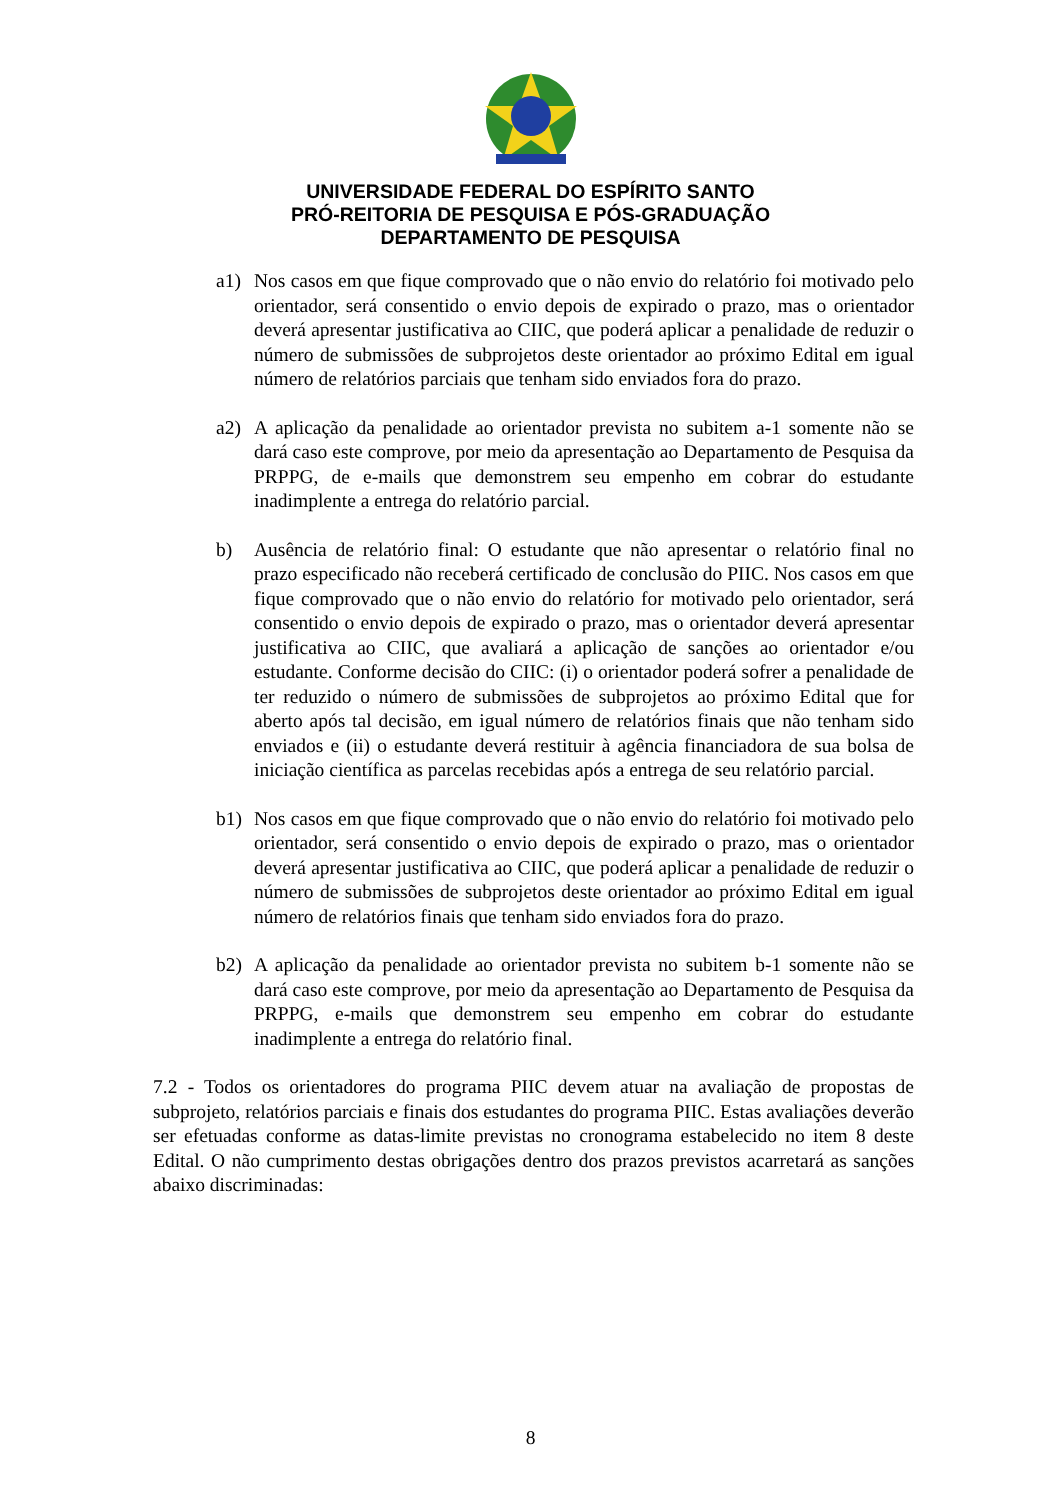UNIVERSIDADE FEDERAL DO ESPÍRITO SANTO
PRÓ-REITORIA DE PESQUISA E PÓS-GRADUAÇÃO
DEPARTAMENTO DE PESQUISA
a1) Nos casos em que fique comprovado que o não envio do relatório foi motivado pelo orientador, será consentido o envio depois de expirado o prazo, mas o orientador deverá apresentar justificativa ao CIIC, que poderá aplicar a penalidade de reduzir o número de submissões de subprojetos deste orientador ao próximo Edital em igual número de relatórios parciais que tenham sido enviados fora do prazo.
a2) A aplicação da penalidade ao orientador prevista no subitem a-1 somente não se dará caso este comprove, por meio da apresentação ao Departamento de Pesquisa da PRPPG, de e-mails que demonstrem seu empenho em cobrar do estudante inadimplente a entrega do relatório parcial.
b) Ausência de relatório final: O estudante que não apresentar o relatório final no prazo especificado não receberá certificado de conclusão do PIIC. Nos casos em que fique comprovado que o não envio do relatório for motivado pelo orientador, será consentido o envio depois de expirado o prazo, mas o orientador deverá apresentar justificativa ao CIIC, que avaliará a aplicação de sanções ao orientador e/ou estudante. Conforme decisão do CIIC: (i) o orientador poderá sofrer a penalidade de ter reduzido o número de submissões de subprojetos ao próximo Edital que for aberto após tal decisão, em igual número de relatórios finais que não tenham sido enviados e (ii) o estudante deverá restituir à agência financiadora de sua bolsa de iniciação científica as parcelas recebidas após a entrega de seu relatório parcial.
b1) Nos casos em que fique comprovado que o não envio do relatório foi motivado pelo orientador, será consentido o envio depois de expirado o prazo, mas o orientador deverá apresentar justificativa ao CIIC, que poderá aplicar a penalidade de reduzir o número de submissões de subprojetos deste orientador ao próximo Edital em igual número de relatórios finais que tenham sido enviados fora do prazo.
b2) A aplicação da penalidade ao orientador prevista no subitem b-1 somente não se dará caso este comprove, por meio da apresentação ao Departamento de Pesquisa da PRPPG, e-mails que demonstrem seu empenho em cobrar do estudante inadimplente a entrega do relatório final.
7.2 - Todos os orientadores do programa PIIC devem atuar na avaliação de propostas de subprojeto, relatórios parciais e finais dos estudantes do programa PIIC. Estas avaliações deverão ser efetuadas conforme as datas-limite previstas no cronograma estabelecido no item 8 deste Edital. O não cumprimento destas obrigações dentro dos prazos previstos acarretará as sanções abaixo discriminadas:
8